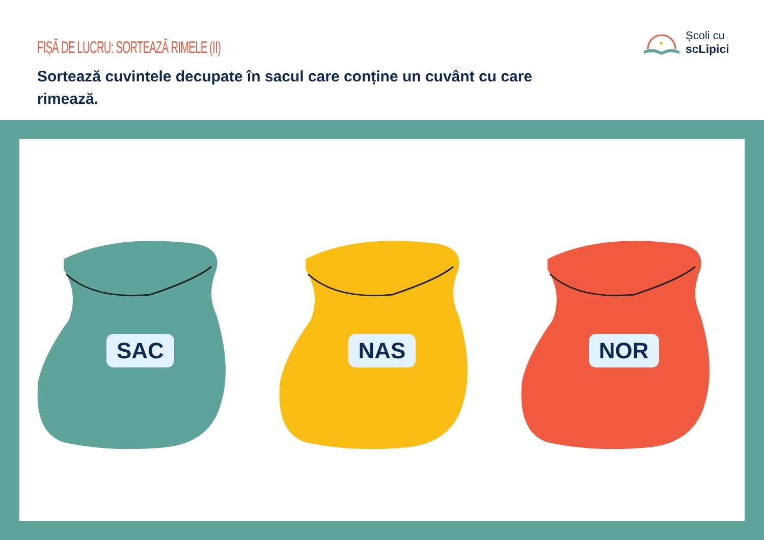FIȘĂ DE LUCRU: SORTEAZĂ RIMELE (II)
Sortează cuvintele decupate în sacul care conține un cuvânt cu care rimează.
✦
Școli cu
scLipici
SAC
NAS
NOR